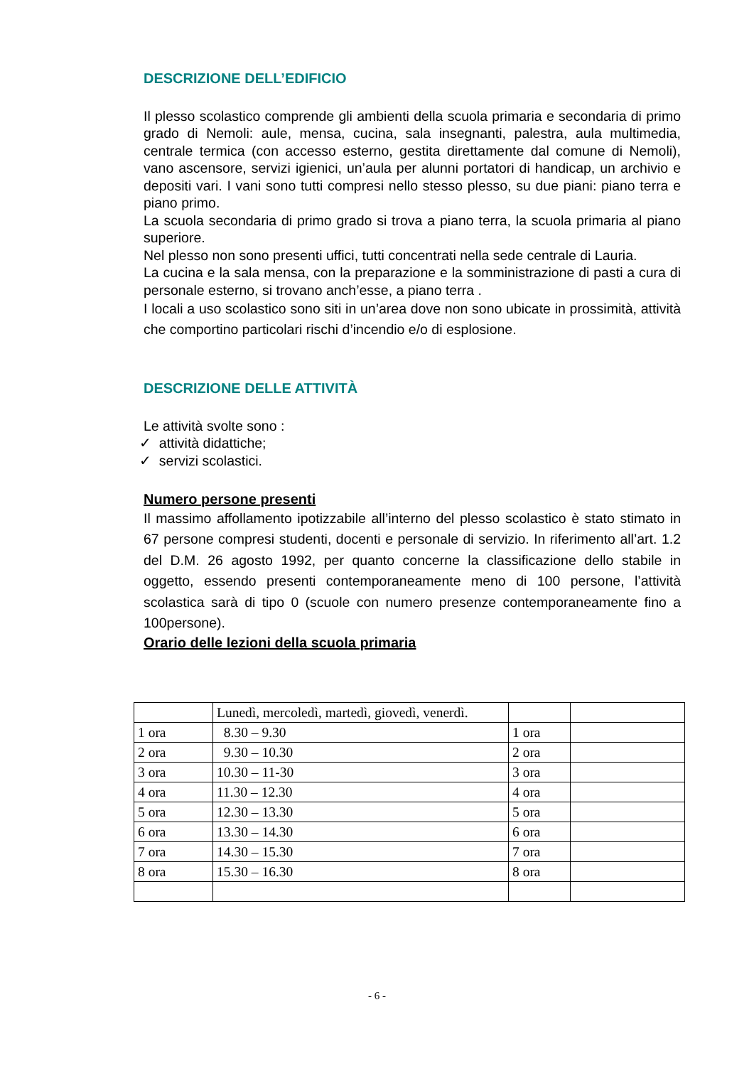DESCRIZIONE DELL’EDIFICIO
Il plesso scolastico comprende gli ambienti della scuola primaria e secondaria di primo grado di Nemoli: aule, mensa, cucina, sala insegnanti, palestra, aula multimedia, centrale termica (con accesso esterno, gestita direttamente dal comune di Nemoli), vano ascensore, servizi igienici, un’aula per alunni portatori di handicap, un archivio e depositi vari. I vani sono tutti compresi nello stesso plesso, su due piani: piano terra e piano primo.
La scuola secondaria di primo grado si trova a piano terra, la scuola primaria al piano superiore.
Nel plesso non sono presenti uffici, tutti concentrati nella sede centrale di Lauria.
La cucina e la sala mensa, con la preparazione e la somministrazione di pasti a cura di personale esterno, si trovano anch’esse, a piano terra .
I locali a uso scolastico sono siti in un’area dove non sono ubicate in prossimità, attività che comportino particolari rischi d’incendio e/o di esplosione.
DESCRIZIONE DELLE ATTIVITÀ
Le attività svolte sono :
✓ attività didattiche;
✓ servizi scolastici.
Numero persone presenti
Il massimo affollamento ipotizzabile all’interno del plesso scolastico è stato stimato in 67 persone compresi studenti, docenti e personale di servizio. In riferimento all’art. 1.2 del D.M. 26 agosto 1992, per quanto concerne la classificazione dello stabile in oggetto, essendo presenti contemporaneamente meno di 100 persone, l’attività scolastica sarà di tipo 0 (scuole con numero presenze contemporaneamente fino a 100persone).
Orario delle lezioni della scuola primaria
| | Lunedì, mercoledì, martedì, giovedì, venerdì. | | |
| 1 ora | 8.30 – 9.30 | 1 ora | |
| 2 ora | 9.30 – 10.30 | 2 ora | |
| 3 ora | 10.30 – 11-30 | 3 ora | |
| 4 ora | 11.30 – 12.30 | 4 ora | |
| 5 ora | 12.30 – 13.30 | 5 ora | |
| 6 ora | 13.30 – 14.30 | 6 ora | |
| 7 ora | 14.30 – 15.30 | 7 ora | |
| 8 ora | 15.30 – 16.30 | 8 ora | |
- 6 -